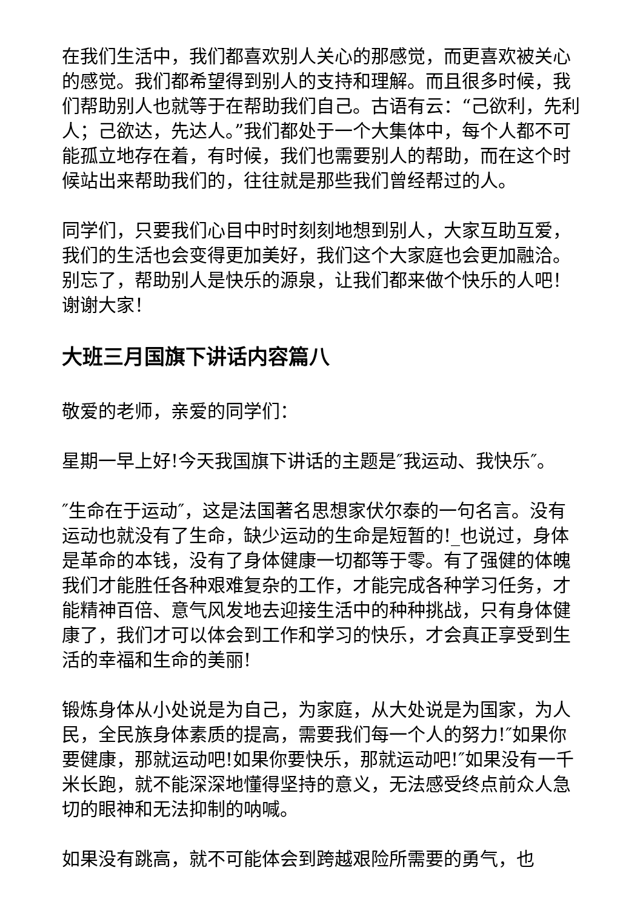在我们生活中，我们都喜欢别人关心的那感觉，而更喜欢被关心的感觉。我们都希望得到别人的支持和理解。而且很多时候，我们帮助别人也就等于在帮助我们自己。古语有云：“己欲利，先利人；己欲达，先达人。”我们都处于一个大集体中，每个人都不可能孤立地存在着，有时候，我们也需要别人的帮助，而在这个时候站出来帮助我们的，往往就是那些我们曾经帮过的人。
同学们，只要我们心目中时时刻刻地想到别人，大家互助互爱，我们的生活也会变得更加美好，我们这个大家庭也会更加融洽。别忘了，帮助别人是快乐的源泉，让我们都来做个快乐的人吧！谢谢大家！
大班三月国旗下讲话内容篇八
敬爱的老师，亲爱的同学们：
星期一早上好!今天我国旗下讲话的主题是″我运动、我快乐″。
″生命在于运动″，这是法国著名思想家伏尔泰的一句名言。没有运动也就没有了生命，缺少运动的生命是短暂的!_也说过，身体是革命的本钱，没有了身体健康一切都等于零。有了强健的体魄我们才能胜任各种艰难复杂的工作，才能完成各种学习任务，才能精神百倍、意气风发地去迎接生活中的种种挑战，只有身体健康了，我们才可以体会到工作和学习的快乐，才会真正享受到生活的幸福和生命的美丽!
锻炼身体从小处说是为自己，为家庭，从大处说是为国家，为人民，全民族身体素质的提高，需要我们每一个人的努力!″如果你要健康，那就运动吧!如果你要快乐，那就运动吧!″如果没有一千米长跑，就不能深深地懂得坚持的意义，无法感受终点前众人急切的眼神和无法抑制的呐喊。
如果没有跳高，就不可能体会到跨越艰险所需要的勇气，也